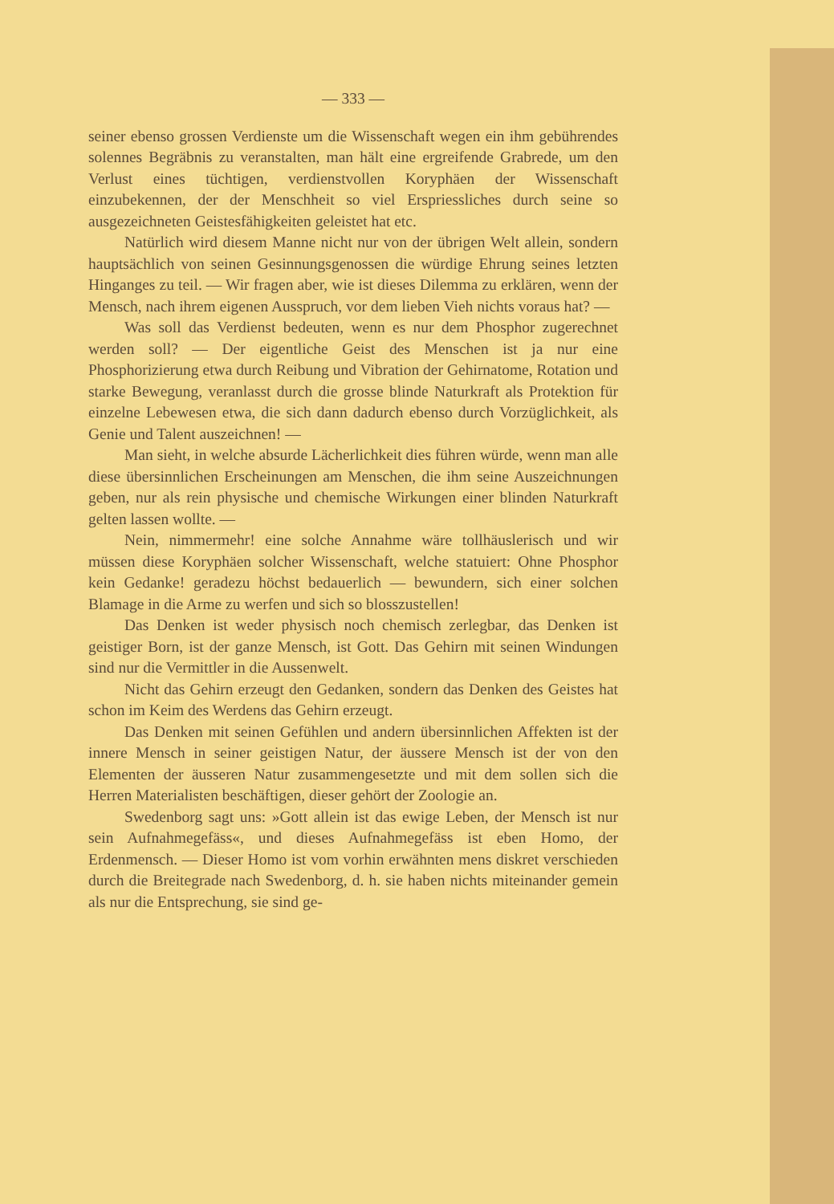— 333 —
seiner ebenso grossen Verdienste um die Wissenschaft wegen ein ihm gebührendes solennes Begräbnis zu veranstalten, man hält eine ergreifende Grabrede, um den Verlust eines tüchtigen, verdienstvollen Koryphäen der Wissenschaft einzubekennen, der der Menschheit so viel Erspriessliches durch seine so ausgezeichneten Geistesfähigkeiten geleistet hat etc.
Natürlich wird diesem Manne nicht nur von der übrigen Welt allein, sondern hauptsächlich von seinen Gesinnungsgenossen die würdige Ehrung seines letzten Hinganges zu teil. — Wir fragen aber, wie ist dieses Dilemma zu erklären, wenn der Mensch, nach ihrem eigenen Ausspruch, vor dem lieben Vieh nichts voraus hat? —
Was soll das Verdienst bedeuten, wenn es nur dem Phosphor zugerechnet werden soll? — Der eigentliche Geist des Menschen ist ja nur eine Phosphorizierung etwa durch Reibung und Vibration der Gehirnatome, Rotation und starke Bewegung, veranlasst durch die grosse blinde Naturkraft als Protektion für einzelne Lebewesen etwa, die sich dann dadurch ebenso durch Vorzüglichkeit, als Genie und Talent auszeichnen! —
Man sieht, in welche absurde Lächerlichkeit dies führen würde, wenn man alle diese übersinnlichen Erscheinungen am Menschen, die ihm seine Auszeichnungen geben, nur als rein physische und chemische Wirkungen einer blinden Naturkraft gelten lassen wollte. —
Nein, nimmermehr! eine solche Annahme wäre tollhäuslerisch und wir müssen diese Koryphäen solcher Wissenschaft, welche statuiert: Ohne Phosphor kein Gedanke! geradezu höchst bedauerlich — bewundern, sich einer solchen Blamage in die Arme zu werfen und sich so blosszustellen!
Das Denken ist weder physisch noch chemisch zerlegbar, das Denken ist geistiger Born, ist der ganze Mensch, ist Gott. Das Gehirn mit seinen Windungen sind nur die Vermittler in die Aussenwelt.
Nicht das Gehirn erzeugt den Gedanken, sondern das Denken des Geistes hat schon im Keim des Werdens das Gehirn erzeugt.
Das Denken mit seinen Gefühlen und andern übersinnlichen Affekten ist der innere Mensch in seiner geistigen Natur, der äussere Mensch ist der von den Elementen der äusseren Natur zusammengesetzte und mit dem sollen sich die Herren Materialisten beschäftigen, dieser gehört der Zoologie an.
Swedenborg sagt uns: »Gott allein ist das ewige Leben, der Mensch ist nur sein Aufnahmegefäss«, und dieses Aufnahmegefäss ist eben Homo, der Erdenmensch. — Dieser Homo ist vom vorhin erwähnten mens diskret verschieden durch die Breitegrade nach Swedenborg, d. h. sie haben nichts miteinander gemein als nur die Entsprechung, sie sind ge-